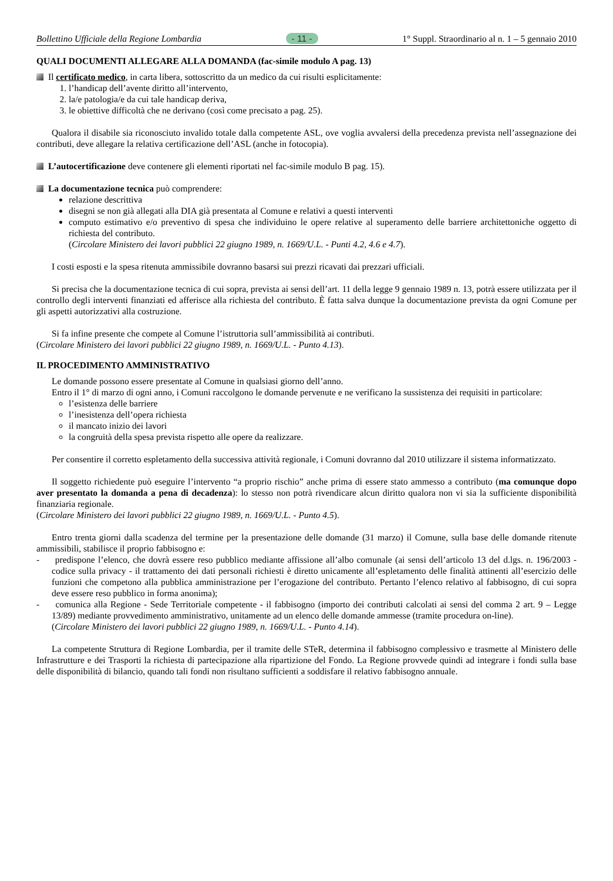Bollettino Ufficiale della Regione Lombardia - 11 - 1° Suppl. Straordinario al n. 1 – 5 gennaio 2010
QUALI DOCUMENTI ALLEGARE ALLA DOMANDA (fac-simile modulo A pag. 13)
Il certificato medico, in carta libera, sottoscritto da un medico da cui risulti esplicitamente:
1. l’handicap dell’avente diritto all’intervento,
2. la/e patologia/e da cui tale handicap deriva,
3. le obiettive difficoltà che ne derivano (così come precisato a pag. 25).
Qualora il disabile sia riconosciuto invalido totale dalla competente ASL, ove voglia avvalersi della precedenza prevista nell’assegnazione dei contributi, deve allegare la relativa certificazione dell’ASL (anche in fotocopia).
L’autocertificazione deve contenere gli elementi riportati nel fac-simile modulo B pag. 15).
La documentazione tecnica può comprendere:
relazione descrittiva
disegni se non già allegati alla DIA già presentata al Comune e relativi a questi interventi
computo estimativo e/o preventivo di spesa che individuino le opere relative al superamento delle barriere architettoniche oggetto di richiesta del contributo.
(Circolare Ministero dei lavori pubblici 22 giugno 1989, n. 1669/U.L. - Punti 4.2, 4.6 e 4.7).
I costi esposti e la spesa ritenuta ammissibile dovranno basarsi sui prezzi ricavati dai prezzari ufficiali.
Si precisa che la documentazione tecnica di cui sopra, prevista ai sensi dell’art. 11 della legge 9 gennaio 1989 n. 13, potrà essere utilizzata per il controllo degli interventi finanziati ed afferisce alla richiesta del contributo. È fatta salva dunque la documentazione prevista da ogni Comune per gli aspetti autorizzativi alla costruzione.
Si fa infine presente che compete al Comune l’istruttoria sull’ammissibilità ai contributi.
(Circolare Ministero dei lavori pubblici 22 giugno 1989, n. 1669/U.L. - Punto 4.13).
IL PROCEDIMENTO AMMINISTRATIVO
Le domande possono essere presentate al Comune in qualsiasi giorno dell’anno.
Entro il 1° di marzo di ogni anno, i Comuni raccolgono le domande pervenute e ne verificano la sussistenza dei requisiti in particolare:
l’esistenza delle barriere
l’inesistenza dell’opera richiesta
il mancato inizio dei lavori
la congruità della spesa prevista rispetto alle opere da realizzare.
Per consentire il corretto espletamento della successiva attività regionale, i Comuni dovranno dal 2010 utilizzare il sistema informatizzato.
Il soggetto richiedente può eseguire l’intervento “a proprio rischio” anche prima di essere stato ammesso a contributo (ma comunque dopo aver presentato la domanda a pena di decadenza): lo stesso non potrà rivendicare alcun diritto qualora non vi sia la sufficiente disponibilità finanziaria regionale.
(Circolare Ministero dei lavori pubblici 22 giugno 1989, n. 1669/U.L. - Punto 4.5).
Entro trenta giorni dalla scadenza del termine per la presentazione delle domande (31 marzo) il Comune, sulla base delle domande ritenute ammissibili, stabilisce il proprio fabbisogno e:
- predispone l’elenco, che dovrà essere reso pubblico mediante affissione all’albo comunale (ai sensi dell’articolo 13 del d.lgs. n. 196/2003 - codice sulla privacy - il trattamento dei dati personali richiesti è diretto unicamente all’espletamento delle finalità attinenti all’esercizio delle funzioni che competono alla pubblica amministrazione per l’erogazione del contributo. Pertanto l’elenco relativo al fabbisogno, di cui sopra deve essere reso pubblico in forma anonima);
- comunica alla Regione - Sede Territoriale competente - il fabbisogno (importo dei contributi calcolati ai sensi del comma 2 art. 9 – Legge 13/89) mediante provvedimento amministrativo, unitamente ad un elenco delle domande ammesse (tramite procedura on-line).
(Circolare Ministero dei lavori pubblici 22 giugno 1989, n. 1669/U.L. - Punto 4.14).
La competente Struttura di Regione Lombardia, per il tramite delle STeR, determina il fabbisogno complessivo e trasmette al Ministero delle Infrastrutture e dei Trasporti la richiesta di partecipazione alla ripartizione del Fondo. La Regione provvede quindi ad integrare i fondi sulla base delle disponibilità di bilancio, quando tali fondi non risultano sufficienti a soddisfare il relativo fabbisogno annuale.